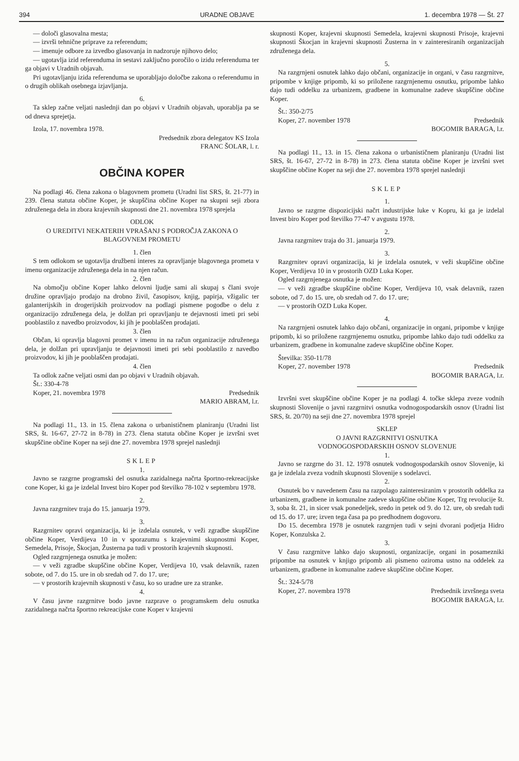394 URADNE OBJAVE 1. decembra 1978 — Št. 27
— določi glasovalna mesta;
— izvrši tehnične priprave za referendum;
— imenuje odbore za izvedbo glasovanja in nadzoruje njihovo delo;
— ugotavlja izid referenduma in sestavi zaključno poročilo o izidu referenduma ter ga objavi v Uradnih objavah.
Pri ugotavljanju izida referenduma se uporabljajo določbe zakona o referendumu in o drugih oblikah osebnega izjavljanja.
6.
Ta sklep začne veljati naslednji dan po objavi v Uradnih objavah, uporablja pa se od dneva sprejetja.
Izola, 17. novembra 1978.
Predsednik zbora delegatov KS Izola
FRANC ŠOLAR, l. r.
OBČINA KOPER
Na podlagi 46. člena zakona o blagovnem prometu (Uradni list SRS, št. 21-77) in 239. člena statuta občine Koper, je skupščina občine Koper na skupni seji zbora združenega dela in zbora krajevnih skupnosti dne 21. novembra 1978 sprejela
ODLOK
O UREDITVI NEKATERIH VPRAŠANJ S PODROČJA ZAKONA O BLAGOVNEM PROMETU
1. člen
S tem odlokom se ugotavlja družbeni interes za opravljanje blagovnega prometa v imenu organizacije združenega dela in na njen račun.
2. člen
Na območju občine Koper lahko delovni ljudje sami ali skupaj s člani svoje družine opravljajo prodajo na drobno živil, časopisov, knjig, papirja, vžigalic ter galanterijskih in drogerijskih proizvodov na podlagi pismene pogodbe o delu z organizacijo združenega dela, je dolžan pri opravljanju te dejavnosti imeti pri sebi pooblastilo z navedbo proizvodov, ki jih je pooblaščen prodajati.
3. člen
Občan, ki opravlja blagovni promet v imenu in na račun organizacije združenega dela, je dolžan pri upravljanju te dejavnosti imeti pri sebi pooblastilo z navedbo proizvodov, ki jih je pooblaščen prodajati.
4. člen
Ta odlok začne veljati osmi dan po objavi v Uradnih objavah.
Št.: 330-4-78
Koper, 21. novembra 1978 Predsednik
MARIO ABRAM, l.r.
Na podlagi 11., 13. in 15. člena zakona o urbanističnem planiranju (Uradni list SRS, št. 16-67, 27-72 in 8-78) in 273. člena statuta občine Koper je izvršni svet skupščine občine Koper na seji dne 27. novembra 1978 sprejel naslednji
SKLEP
1.
Javno se razgrne programski del osnutka zazidalnega načrta športno-rekreacijske cone Koper, ki ga je izdelal Invest biro Koper pod številko 78-102 v septembru 1978.
2.
Javna razgrnitev traja do 15. januarja 1979.
3.
Razgrnitev opravi organizacija, ki je izdelala osnutek, v veži zgradbe skupščine občine Koper, Verdijeva 10 in v sporazumu s krajevnimi skupnostmi Koper, Semedela, Prisoje, Škocjan, Žusterna pa tudi v prostorih krajevnih skupnosti.
Ogled razgrnjenega osnutka je možen:
— v veži zgradbe skupščine občine Koper, Verdijeva 10, vsak delavnik, razen sobote, od 7. do 15. ure in ob sredah od 7. do 17. ure;
— v prostorih krajevnih skupnosti v času, ko so uradne ure za stranke.
4.
V času javne razgrnitve bodo javne razprave o programskem delu osnutka zazidalnega načrta športno rekreacijske cone Koper v krajevni
skupnosti Koper, krajevni skupnosti Semedela, krajevni skupnosti Prisoje, krajevni skupnosti Škocjan in krajevni skupnosti Žusterna in v zainteresiranih organizacijah združenega dela.
5.
Na razgrnjeni osnutek lahko dajo občani, organizacije in organi, v času razgrnitve, pripombe v knjige pripomb, ki so priložene razgrnjenemu osnutku, pripombe lahko dajo tudi oddelku za urbanizem, gradbene in komunalne zadeve skupščine občine Koper.
Št.: 350-2/75
Koper, 27. november 1978 Predsednik
BOGOMIR BARAGA, l.r.
Na podlagi 11., 13. in 15. člena zakona o urbanističnem planiranju (Uradni list SRS, št. 16-67, 27-72 in 8-78) in 273. člena statuta občine Koper je izvršni svet skupščine občine Koper na seji dne 27. novembra 1978 sprejel naslednji
SKLEP
1.
Javno se razgrne dispozicijski načrt industrijske luke v Kopru, ki ga je izdelal Invest biro Koper pod številko 77-47 v avgustu 1978.
2.
Javna razgrnitev traja do 31. januarja 1979.
3.
Razgrnitev opravi organizacija, ki je izdelala osnutek, v veži skupščine občine Koper, Verdijeva 10 in v prostorih OZD Luka Koper.
Ogled razgrnjenega osnutka je možen:
— v veži zgradbe skupščine občine Koper, Verdijeva 10, vsak delavnik, razen sobote, od 7. do 15. ure, ob sredah od 7. do 17. ure;
— v prostorih OZD Luka Koper.
4.
Na razgrnjeni osnutek lahko dajo občani, organizacije in organi, pripombe v knjige pripomb, ki so priložene razgrnjenemu osnutku, pripombe lahko dajo tudi oddelku za urbanizem, gradbene in komunalne zadeve skupščine občine Koper.
Številka: 350-11/78
Koper, 27. november 1978 Predsednik
BOGOMIR BARAGA, l.r.
Izvršni svet skupščine občine Koper je na podlagi 4. točke sklepa zveze vodnih skupnosti Slovenije o javni razgrnitvi osnutka vodnogospodarskih osnov (Uradni list SRS, št. 20/70) na seji dne 27. novembra 1978 sprejel
SKLEP
O JAVNI RAZGRNITVI OSNUTKA
VODNOGOSPODARSKIH OSNOV SLOVENIJE
1.
Javno se razgrne do 31. 12. 1978 osnutek vodnogospodarskih osnov Slovenije, ki ga je izdelala zveza vodnih skupnosti Slovenije s sodelavci.
2.
Osnutek bo v navedenem času na razpolago zainteresiranim v prostorih oddelka za urbanizem, gradbene in komunalne zadeve skupščine občine Koper, Trg revolucije št. 3, soba št. 21, in sicer vsak ponedeljek, sredo in petek od 9. do 12. ure, ob sredah tudi od 15. do 17. ure; izven tega časa pa po predhodnem dogovoru.
Do 15. decembra 1978 je osnutek razgrnjen tudi v sejni dvorani podjetja Hidro Koper, Konzulska 2.
3.
V času razgrnitve lahko dajo skupnosti, organizacije, organi in posamezniki pripombe na osnutek v knjigo pripomb ali pismeno oziroma ustno na oddelek za urbanizem, gradbene in komunalne zadeve skupščine občine Koper.
Št.: 324-5/78
Koper, 27. novembra 1978 Predsednik izvršnega sveta
BOGOMIR BARAGA, l.r.